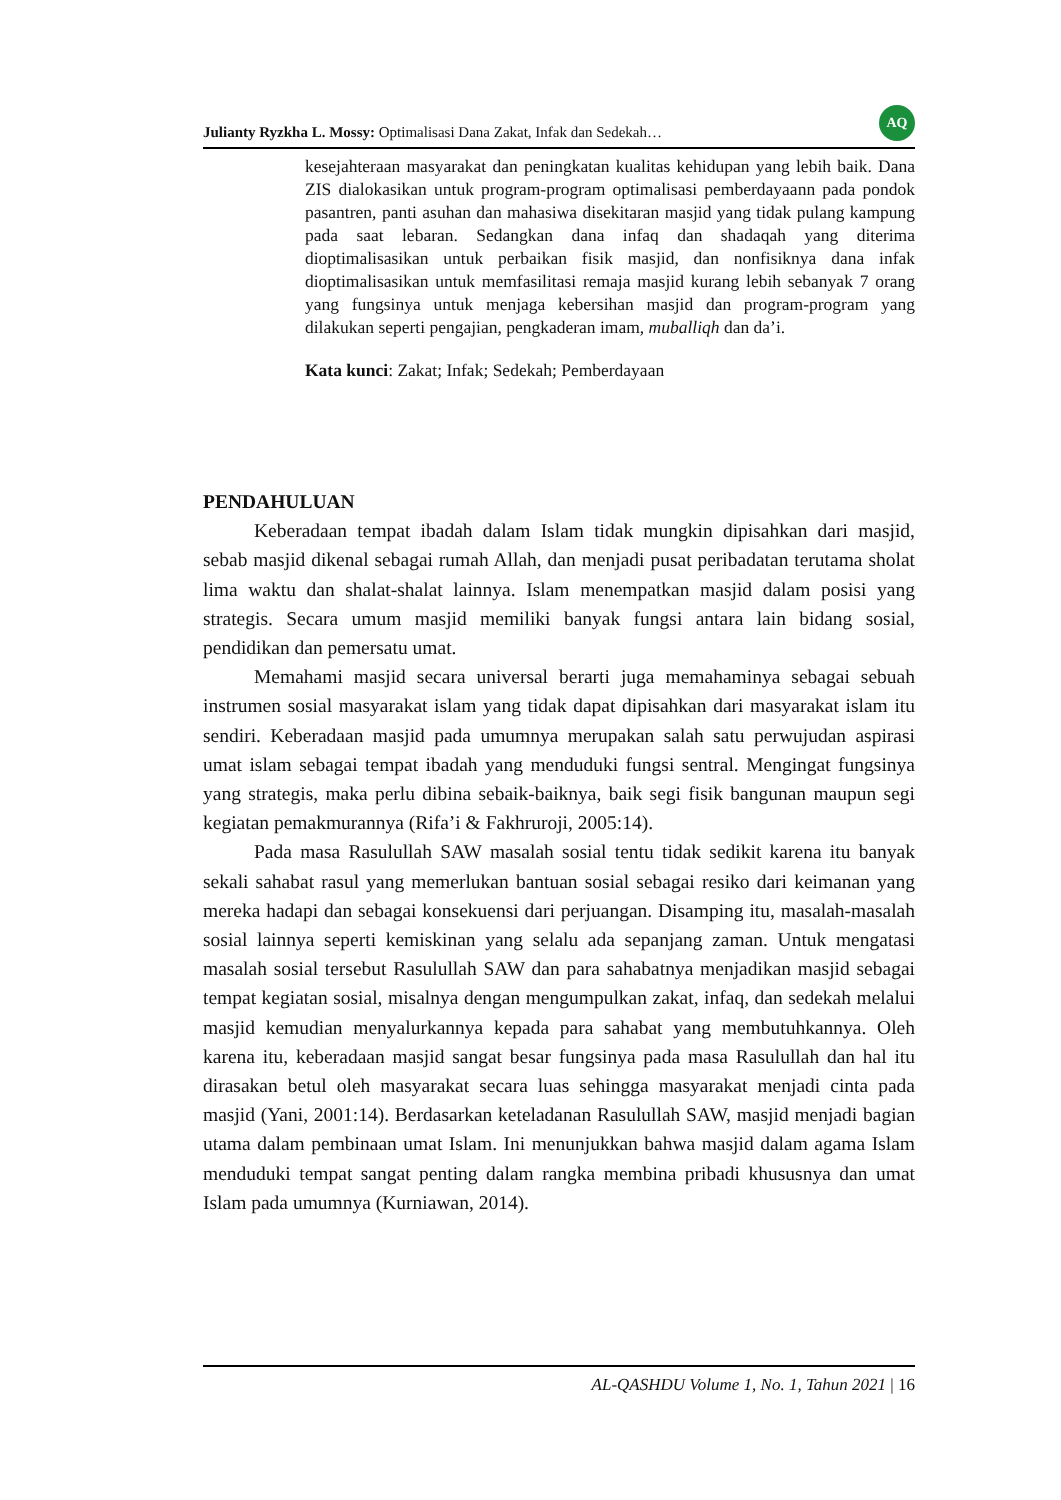Julianty Ryzkha L. Mossy: Optimalisasi Dana Zakat, Infak dan Sedekah…
AQ
kesejahteraan masyarakat dan peningkatan kualitas kehidupan yang lebih baik. Dana ZIS dialokasikan untuk program-program optimalisasi pemberdayaann pada pondok pasantren, panti asuhan dan mahasiwa disekitaran masjid yang tidak pulang kampung pada saat lebaran. Sedangkan dana infaq dan shadaqah yang diterima dioptimalisasikan untuk perbaikan fisik masjid, dan nonfisiknya dana infak dioptimalisasikan untuk memfasilitasi remaja masjid kurang lebih sebanyak 7 orang yang fungsinya untuk menjaga kebersihan masjid dan program-program yang dilakukan seperti pengajian, pengkaderan imam, muballiqh dan da’i.
Kata kunci: Zakat; Infak; Sedekah; Pemberdayaan
PENDAHULUAN
Keberadaan tempat ibadah dalam Islam tidak mungkin dipisahkan dari masjid, sebab masjid dikenal sebagai rumah Allah, dan menjadi pusat peribadatan terutama sholat lima waktu dan shalat-shalat lainnya. Islam menempatkan masjid dalam posisi yang strategis. Secara umum masjid memiliki banyak fungsi antara lain bidang sosial, pendidikan dan pemersatu umat.
Memahami masjid secara universal berarti juga memahaminya sebagai sebuah instrumen sosial masyarakat islam yang tidak dapat dipisahkan dari masyarakat islam itu sendiri. Keberadaan masjid pada umumnya merupakan salah satu perwujudan aspirasi umat islam sebagai tempat ibadah yang menduduki fungsi sentral. Mengingat fungsinya yang strategis, maka perlu dibina sebaik-baiknya, baik segi fisik bangunan maupun segi kegiatan pemakmurannya (Rifa’i & Fakhruroji, 2005:14).
Pada masa Rasulullah SAW masalah sosial tentu tidak sedikit karena itu banyak sekali sahabat rasul yang memerlukan bantuan sosial sebagai resiko dari keimanan yang mereka hadapi dan sebagai konsekuensi dari perjuangan. Disamping itu, masalah-masalah sosial lainnya seperti kemiskinan yang selalu ada sepanjang zaman. Untuk mengatasi masalah sosial tersebut Rasulullah SAW dan para sahabatnya menjadikan masjid sebagai tempat kegiatan sosial, misalnya dengan mengumpulkan zakat, infaq, dan sedekah melalui masjid kemudian menyalurkannya kepada para sahabat yang membutuhkannya. Oleh karena itu, keberadaan masjid sangat besar fungsinya pada masa Rasulullah dan hal itu dirasakan betul oleh masyarakat secara luas sehingga masyarakat menjadi cinta pada masjid (Yani, 2001:14). Berdasarkan keteladanan Rasulullah SAW, masjid menjadi bagian utama dalam pembinaan umat Islam. Ini menunjukkan bahwa masjid dalam agama Islam menduduki tempat sangat penting dalam rangka membina pribadi khususnya dan umat Islam pada umumnya (Kurniawan, 2014).
AL-QASHDU Volume 1, No. 1, Tahun 2021 | 16